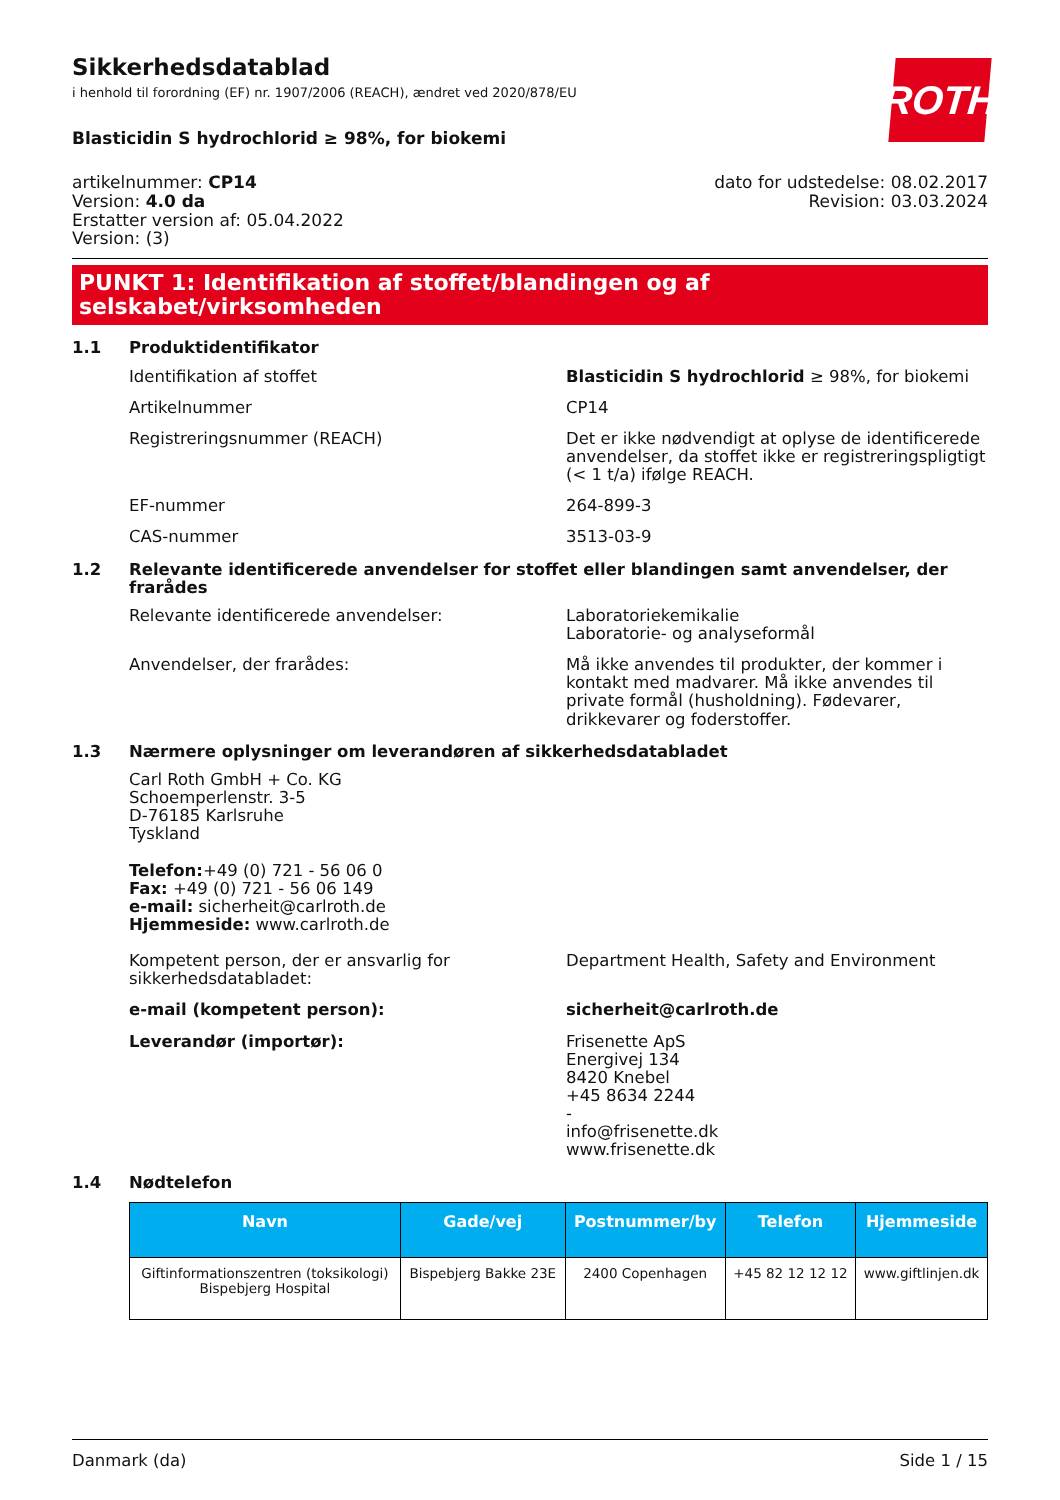ROTH
Sikkerhedsdatablad
i henhold til forordning (EF) nr. 1907/2006 (REACH), ændret ved 2020/878/EU
Blasticidin S hydrochlorid ≥ 98%, for biokemi
artikelnummer: CP14
Version: 4.0 da
Erstatter version af: 05.04.2022
Version: (3)
dato for udstedelse: 08.02.2017
Revision: 03.03.2024
PUNKT 1: Identifikation af stoffet/blandingen og af selskabet/virksomheden
1.1 Produktidentifikator
Identifikation af stoffet Blasticidin S hydrochlorid ≥ 98%, for biokemi
Artikelnummer CP14
Registreringsnummer (REACH) Det er ikke nødvendigt at oplyse de identificerede anvendelser, da stoffet ikke er registreringspligtigt (< 1 t/a) ifølge REACH.
EF-nummer 264-899-3
CAS-nummer 3513-03-9
1.2 Relevante identificerede anvendelser for stoffet eller blandingen samt anvendelser, der frarådes
Relevante identificerede anvendelser: Laboratoriekemikalie
Laboratorie- og analyseformål
Anvendelser, der frarådes: Må ikke anvendes til produkter, der kommer i kontakt med madvarer. Må ikke anvendes til private formål (husholdning). Fødevarer, drikkevarer og foderstoffer.
1.3 Nærmere oplysninger om leverandøren af sikkerhedsdatabladet
Carl Roth GmbH + Co. KG
Schoemperlenstr. 3-5
D-76185 Karlsruhe
Tyskland
Telefon:+49 (0) 721 - 56 06 0
Fax: +49 (0) 721 - 56 06 149
e-mail: sicherheit@carlroth.de
Hjemmeside: www.carlroth.de
Kompetent person, der er ansvarlig for sikkerhedsdatabladet:
Department Health, Safety and Environment
e-mail (kompetent person): sicherheit@carlroth.de
Leverandør (importør): Frisenette ApS
Energivej 134
8420 Knebel
+45 8634 2244
-
info@frisenette.dk
www.frisenette.dk
1.4 Nødtelefon
| Navn | Gade/vej | Postnummer/by | Telefon | Hjemmeside |
| --- | --- | --- | --- | --- |
| Giftinformationszentren (toksikologi) Bispebjerg Hospital | Bispebjerg Bakke 23E | 2400 Copenhagen | +45 82 12 12 12 | www.giftlinjen.dk |
Danmark (da) Side 1 / 15